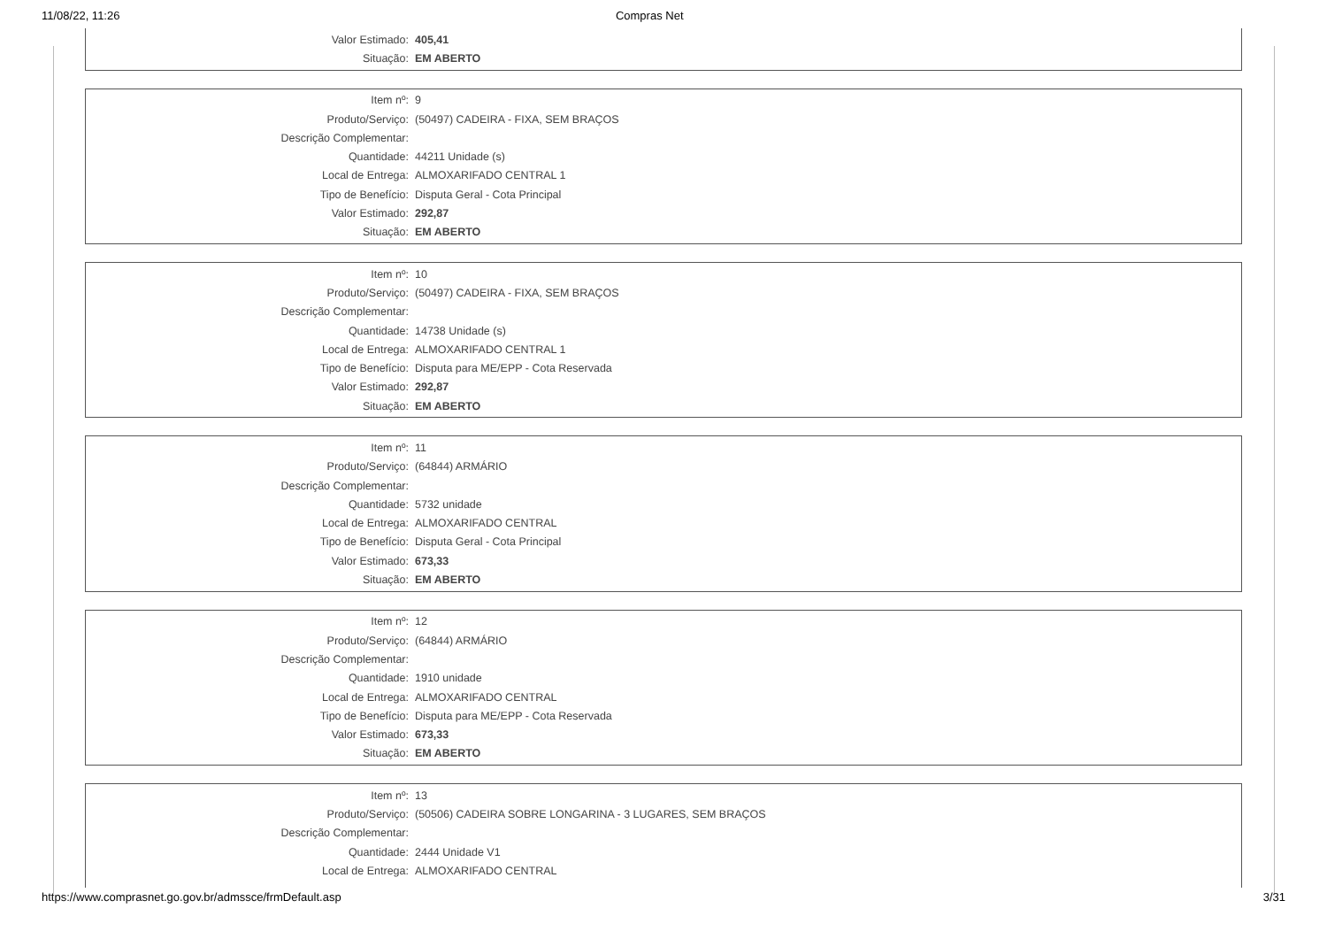11/08/22, 11:26 Compras Net
| Valor Estimado: | 405,41 |
| Situação: | EM ABERTO |
| Item nº: | 9 |
| Produto/Serviço: | (50497) CADEIRA - FIXA, SEM BRAÇOS |
| Descrição Complementar: | |
| Quantidade: | 44211 Unidade (s) |
| Local de Entrega: | ALMOXARIFADO CENTRAL 1 |
| Tipo de Benefício: | Disputa Geral - Cota Principal |
| Valor Estimado: | 292,87 |
| Situação: | EM ABERTO |
| Item nº: | 10 |
| Produto/Serviço: | (50497) CADEIRA - FIXA, SEM BRAÇOS |
| Descrição Complementar: | |
| Quantidade: | 14738 Unidade (s) |
| Local de Entrega: | ALMOXARIFADO CENTRAL 1 |
| Tipo de Benefício: | Disputa para ME/EPP - Cota Reservada |
| Valor Estimado: | 292,87 |
| Situação: | EM ABERTO |
| Item nº: | 11 |
| Produto/Serviço: | (64844) ARMÁRIO |
| Descrição Complementar: | |
| Quantidade: | 5732 unidade |
| Local de Entrega: | ALMOXARIFADO CENTRAL |
| Tipo de Benefício: | Disputa Geral - Cota Principal |
| Valor Estimado: | 673,33 |
| Situação: | EM ABERTO |
| Item nº: | 12 |
| Produto/Serviço: | (64844) ARMÁRIO |
| Descrição Complementar: | |
| Quantidade: | 1910 unidade |
| Local de Entrega: | ALMOXARIFADO CENTRAL |
| Tipo de Benefício: | Disputa para ME/EPP - Cota Reservada |
| Valor Estimado: | 673,33 |
| Situação: | EM ABERTO |
| Item nº: | 13 |
| Produto/Serviço: | (50506) CADEIRA SOBRE LONGARINA - 3 LUGARES, SEM BRAÇOS |
| Descrição Complementar: | |
| Quantidade: | 2444 Unidade V1 |
| Local de Entrega: | ALMOXARIFADO CENTRAL |
https://www.comprasnet.go.gov.br/admssce/frmDefault.asp 3/31